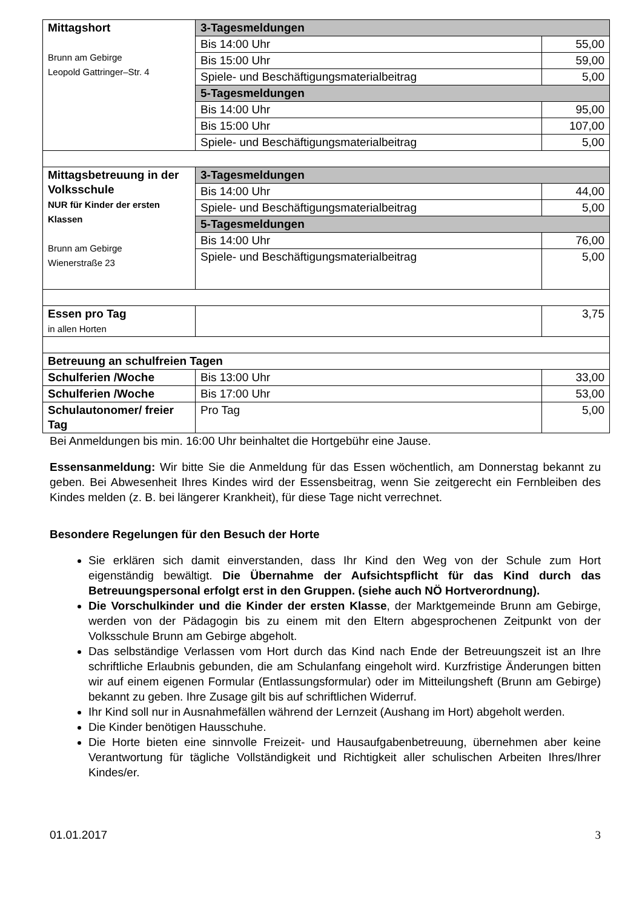| Mittagshort Brunn am Gebirge Leopold Gattringer–Str. 4 | 3-Tagesmeldungen | |
| | Bis 14:00 Uhr | 55,00 |
| | Bis 15:00 Uhr | 59,00 |
| | Spiele- und Beschäftigungsmaterialbeitrag | 5,00 |
| | 5-Tagesmeldungen | |
| | Bis 14:00 Uhr | 95,00 |
| | Bis 15:00 Uhr | 107,00 |
| | Spiele- und Beschäftigungsmaterialbeitrag | 5,00 |
| Mittagsbetreuung in der Volksschule NUR für Kinder der ersten Klassen Brunn am Gebirge Wienerstraße 23 | 3-Tagesmeldungen | |
| | Bis 14:00 Uhr | 44,00 |
| | Spiele- und Beschäftigungsmaterialbeitrag | 5,00 |
| | 5-Tagesmeldungen | |
| | Bis 14:00 Uhr | 76,00 |
| | Spiele- und Beschäftigungsmaterialbeitrag | 5,00 |
| Essen pro Tag in allen Horten | | 3,75 |
| Betreuung an schulfreien Tagen | | |
| Schulferien /Woche | Bis 13:00 Uhr | 33,00 |
| Schulferien /Woche | Bis 17:00 Uhr | 53,00 |
| Schulautonomer/ freier Tag | Pro Tag | 5,00 |
Bei Anmeldungen bis min. 16:00 Uhr beinhaltet die Hortgebühr eine Jause.
Essensanmeldung: Wir bitte Sie die Anmeldung für das Essen wöchentlich, am Donnerstag bekannt zu geben. Bei Abwesenheit Ihres Kindes wird der Essensbeitrag, wenn Sie zeitgerecht ein Fernbleiben des Kindes melden (z. B. bei längerer Krankheit), für diese Tage nicht verrechnet.
Besondere Regelungen für den Besuch der Horte
Sie erklären sich damit einverstanden, dass Ihr Kind den Weg von der Schule zum Hort eigenständig bewältigt. Die Übernahme der Aufsichtspflicht für das Kind durch das Betreuungspersonal erfolgt erst in den Gruppen. (siehe auch NÖ Hortverordnung).
Die Vorschulkinder und die Kinder der ersten Klasse, der Marktgemeinde Brunn am Gebirge, werden von der Pädagogin bis zu einem mit den Eltern abgesprochenen Zeitpunkt von der Volksschule Brunn am Gebirge abgeholt.
Das selbständige Verlassen vom Hort durch das Kind nach Ende der Betreuungszeit ist an Ihre schriftliche Erlaubnis gebunden, die am Schulanfang eingeholt wird. Kurzfristige Änderungen bitten wir auf einem eigenen Formular (Entlassungsformular) oder im Mitteilungsheft (Brunn am Gebirge) bekannt zu geben. Ihre Zusage gilt bis auf schriftlichen Widerruf.
Ihr Kind soll nur in Ausnahmefällen während der Lernzeit (Aushang im Hort) abgeholt werden.
Die Kinder benötigen Hausschuhe.
Die Horte bieten eine sinnvolle Freizeit- und Hausaufgabenbetreuung, übernehmen aber keine Verantwortung für tägliche Vollständigkeit und Richtigkeit aller schulischen Arbeiten Ihres/Ihrer Kindes/er.
01.01.2017 3